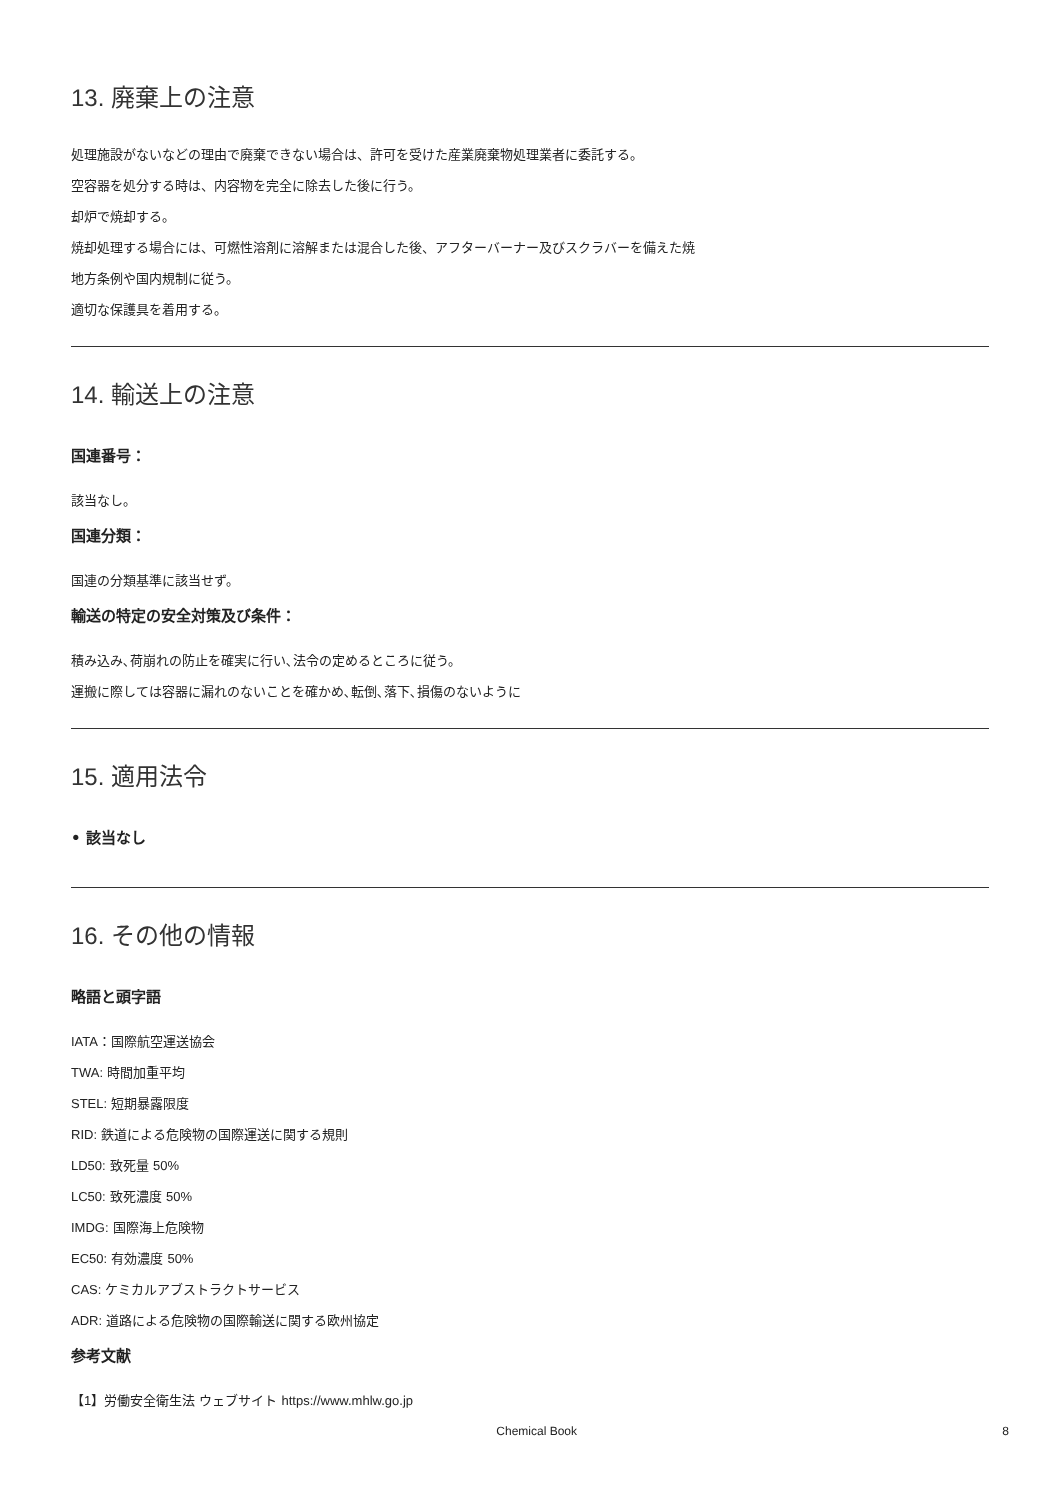13. 廃棄上の注意
処理施設がないなどの理由で廃棄できない場合は、許可を受けた産業廃棄物処理業者に委託する。
空容器を処分する時は、内容物を完全に除去した後に行う。
却炉で焼却する。
焼却処理する場合には、可燃性溶剤に溶解または混合した後、アフターバーナー及びスクラバーを備えた焼
地方条例や国内規制に従う。
適切な保護具を着用する。
14. 輸送上の注意
国連番号：
該当なし。
国連分類：
国連の分類基準に該当せず。
輸送の特定の安全対策及び条件：
積み込み､荷崩れの防止を確実に行い､法令の定めるところに従う。
運搬に際しては容器に漏れのないことを確かめ､転倒､落下､損傷のないように
15. 適用法令
• 該当なし
16. その他の情報
略語と頭字語
IATA：国際航空運送協会
TWA: 時間加重平均
STEL: 短期暴露限度
RID: 鉄道による危険物の国際運送に関する規則
LD50: 致死量 50%
LC50: 致死濃度 50%
IMDG: 国際海上危険物
EC50: 有効濃度 50%
CAS: ケミカルアブストラクトサービス
ADR: 道路による危険物の国際輸送に関する欧州協定
参考文献
【1】労働安全衛生法 ウェブサイト https://www.mhlw.go.jp
Chemical Book 8